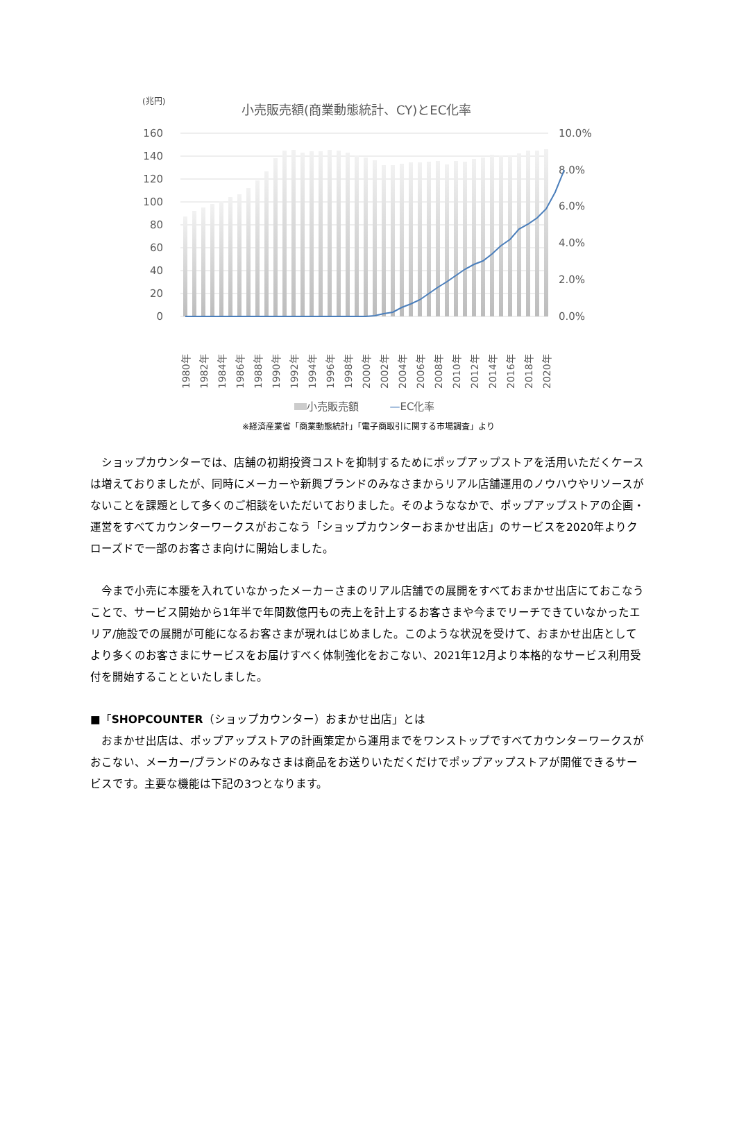(兆円)
小売販売額(商業動態統計、CY)とEC化率
160
140
120
100
80
60
40
20
0
10.0%
8.0%
6.0%
4.0%
2.0%
0.0%
1980年
1982年
1984年
1986年
1988年
1990年
1992年
1994年
1996年
1998年
2000年
2002年
2004年
2006年
2008年
2010年
2012年
2014年
2016年
2018年
2020年
小売販売額 —EC化率
※経済産業省「商業動態統計」「電子商取引に関する市場調査」より
　ショップカウンターでは、店舗の初期投資コストを抑制するためにポップアップストアを活用いただくケースは増えておりましたが、同時にメーカーや新興ブランドのみなさまからリアル店舗運用のノウハウやリソースがないことを課題として多くのご相談をいただいておりました。そのようななかで、ポップアップストアの企画・運営をすべてカウンターワークスがおこなう「ショップカウンターおまかせ出店」のサービスを2020年よりクローズドで一部のお客さま向けに開始しました。
　今まで小売に本腰を入れていなかったメーカーさまのリアル店舗での展開をすべておまかせ出店にておこなうことで、サービス開始から1年半で年間数億円もの売上を計上するお客さまや今までリーチできていなかったエリア/施設での展開が可能になるお客さまが現れはじめました。このような状況を受けて、おまかせ出店としてより多くのお客さまにサービスをお届けすべく体制強化をおこない、2021年12月より本格的なサービス利用受付を開始することといたしました。
■「SHOPCOUNTER（ショップカウンター）おまかせ出店」とは
　おまかせ出店は、ポップアップストアの計画策定から運用までをワンストップですべてカウンターワークスがおこない、メーカー/ブランドのみなさまは商品をお送りいただくだけでポップアップストアが開催できるサービスです。主要な機能は下記の3つとなります。